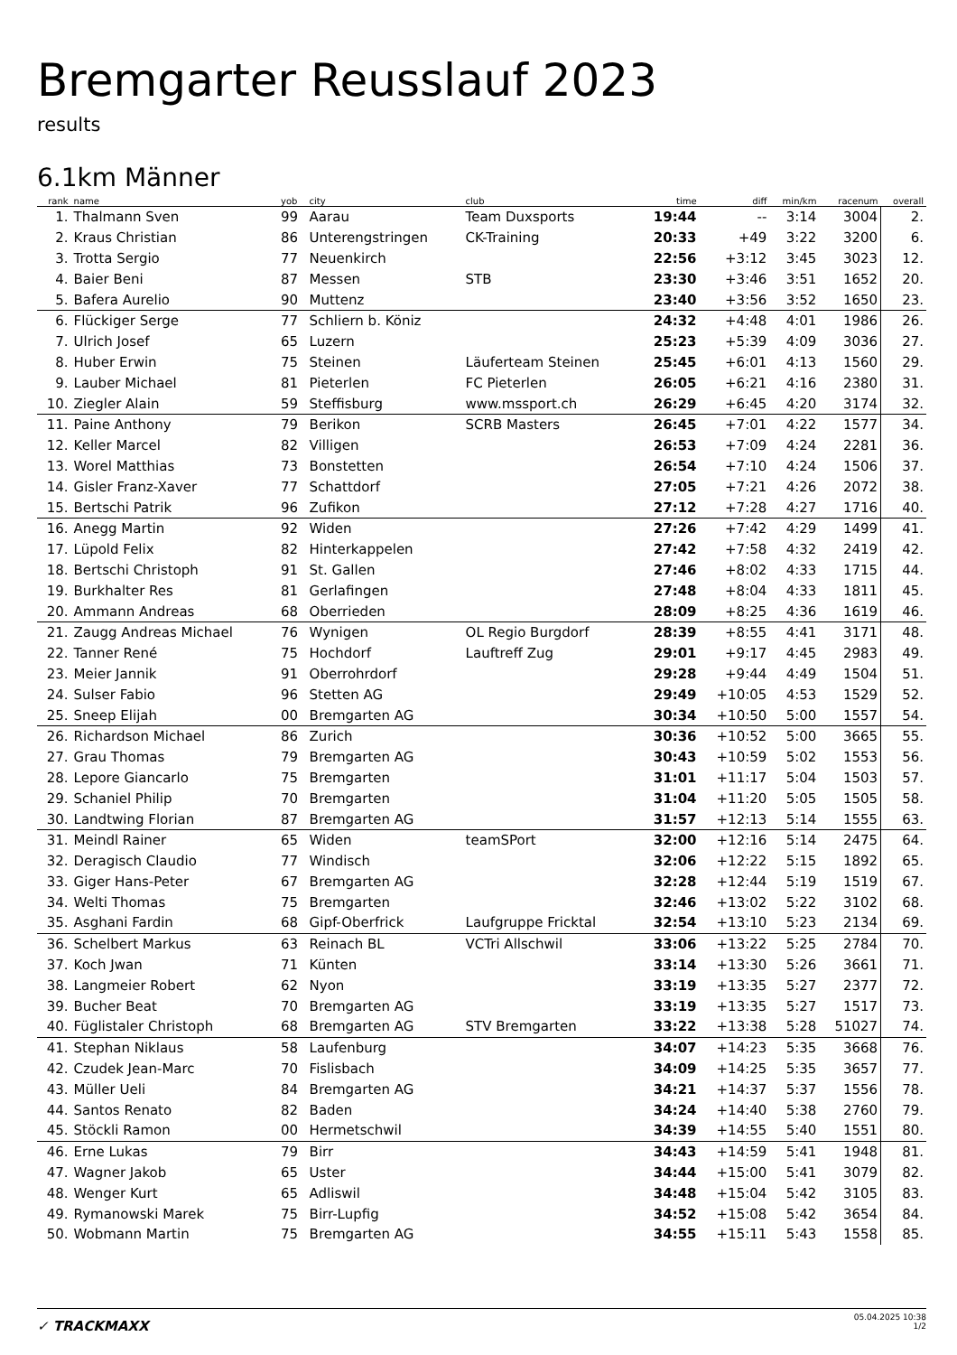Bremgarter Reusslauf 2023
results
6.1km Männer
| rank | name | yob | city | club | time | diff | min/km | racenum | overall |
| --- | --- | --- | --- | --- | --- | --- | --- | --- | --- |
| 1. | Thalmann Sven | 99 | Aarau | Team Duxsports | 19:44 | -- | 3:14 | 3004 | 2. |
| 2. | Kraus Christian | 86 | Unterengstringen | CK-Training | 20:33 | +49 | 3:22 | 3200 | 6. |
| 3. | Trotta Sergio | 77 | Neuenkirch | | 22:56 | +3:12 | 3:45 | 3023 | 12. |
| 4. | Baier Beni | 87 | Messen | STB | 23:30 | +3:46 | 3:51 | 1652 | 20. |
| 5. | Bafera Aurelio | 90 | Muttenz | | 23:40 | +3:56 | 3:52 | 1650 | 23. |
| 6. | Flückiger Serge | 77 | Schliern b. Köniz | | 24:32 | +4:48 | 4:01 | 1986 | 26. |
| 7. | Ulrich Josef | 65 | Luzern | | 25:23 | +5:39 | 4:09 | 3036 | 27. |
| 8. | Huber Erwin | 75 | Steinen | Läuferteam Steinen | 25:45 | +6:01 | 4:13 | 1560 | 29. |
| 9. | Lauber Michael | 81 | Pieterlen | FC Pieterlen | 26:05 | +6:21 | 4:16 | 2380 | 31. |
| 10. | Ziegler Alain | 59 | Steffisburg | www.mssport.ch | 26:29 | +6:45 | 4:20 | 3174 | 32. |
| 11. | Paine Anthony | 79 | Berikon | SCRB Masters | 26:45 | +7:01 | 4:22 | 1577 | 34. |
| 12. | Keller Marcel | 82 | Villigen | | 26:53 | +7:09 | 4:24 | 2281 | 36. |
| 13. | Worel Matthias | 73 | Bonstetten | | 26:54 | +7:10 | 4:24 | 1506 | 37. |
| 14. | Gisler Franz-Xaver | 77 | Schattdorf | | 27:05 | +7:21 | 4:26 | 2072 | 38. |
| 15. | Bertschi Patrik | 96 | Zufikon | | 27:12 | +7:28 | 4:27 | 1716 | 40. |
| 16. | Anegg Martin | 92 | Widen | | 27:26 | +7:42 | 4:29 | 1499 | 41. |
| 17. | Lüpold Felix | 82 | Hinterkappelen | | 27:42 | +7:58 | 4:32 | 2419 | 42. |
| 18. | Bertschi Christoph | 91 | St. Gallen | | 27:46 | +8:02 | 4:33 | 1715 | 44. |
| 19. | Burkhalter Res | 81 | Gerlafingen | | 27:48 | +8:04 | 4:33 | 1811 | 45. |
| 20. | Ammann Andreas | 68 | Oberrieden | | 28:09 | +8:25 | 4:36 | 1619 | 46. |
| 21. | Zaugg Andreas Michael | 76 | Wynigen | OL Regio Burgdorf | 28:39 | +8:55 | 4:41 | 3171 | 48. |
| 22. | Tanner René | 75 | Hochdorf | Lauftreff Zug | 29:01 | +9:17 | 4:45 | 2983 | 49. |
| 23. | Meier Jannik | 91 | Oberrohrdorf | | 29:28 | +9:44 | 4:49 | 1504 | 51. |
| 24. | Sulser Fabio | 96 | Stetten AG | | 29:49 | +10:05 | 4:53 | 1529 | 52. |
| 25. | Sneep Elijah | 00 | Bremgarten AG | | 30:34 | +10:50 | 5:00 | 1557 | 54. |
| 26. | Richardson Michael | 86 | Zurich | | 30:36 | +10:52 | 5:00 | 3665 | 55. |
| 27. | Grau Thomas | 79 | Bremgarten AG | | 30:43 | +10:59 | 5:02 | 1553 | 56. |
| 28. | Lepore Giancarlo | 75 | Bremgarten | | 31:01 | +11:17 | 5:04 | 1503 | 57. |
| 29. | Schaniel Philip | 70 | Bremgarten | | 31:04 | +11:20 | 5:05 | 1505 | 58. |
| 30. | Landtwing Florian | 87 | Bremgarten AG | | 31:57 | +12:13 | 5:14 | 1555 | 63. |
| 31. | Meindl Rainer | 65 | Widen | teamSPort | 32:00 | +12:16 | 5:14 | 2475 | 64. |
| 32. | Deragisch Claudio | 77 | Windisch | | 32:06 | +12:22 | 5:15 | 1892 | 65. |
| 33. | Giger Hans-Peter | 67 | Bremgarten AG | | 32:28 | +12:44 | 5:19 | 1519 | 67. |
| 34. | Welti Thomas | 75 | Bremgarten | | 32:46 | +13:02 | 5:22 | 3102 | 68. |
| 35. | Asghani Fardin | 68 | Gipf-Oberfrick | Laufgruppe Fricktal | 32:54 | +13:10 | 5:23 | 2134 | 69. |
| 36. | Schelbert Markus | 63 | Reinach BL | VCTri Allschwil | 33:06 | +13:22 | 5:25 | 2784 | 70. |
| 37. | Koch Jwan | 71 | Künten | | 33:14 | +13:30 | 5:26 | 3661 | 71. |
| 38. | Langmeier Robert | 62 | Nyon | | 33:19 | +13:35 | 5:27 | 2377 | 72. |
| 39. | Bucher Beat | 70 | Bremgarten AG | | 33:19 | +13:35 | 5:27 | 1517 | 73. |
| 40. | Füglistaler Christoph | 68 | Bremgarten AG | STV Bremgarten | 33:22 | +13:38 | 5:28 | 51027 | 74. |
| 41. | Stephan Niklaus | 58 | Laufenburg | | 34:07 | +14:23 | 5:35 | 3668 | 76. |
| 42. | Czudek Jean-Marc | 70 | Fislisbach | | 34:09 | +14:25 | 5:35 | 3657 | 77. |
| 43. | Müller Ueli | 84 | Bremgarten AG | | 34:21 | +14:37 | 5:37 | 1556 | 78. |
| 44. | Santos Renato | 82 | Baden | | 34:24 | +14:40 | 5:38 | 2760 | 79. |
| 45. | Stöckli Ramon | 00 | Hermetschwil | | 34:39 | +14:55 | 5:40 | 1551 | 80. |
| 46. | Erne Lukas | 79 | Birr | | 34:43 | +14:59 | 5:41 | 1948 | 81. |
| 47. | Wagner Jakob | 65 | Uster | | 34:44 | +15:00 | 5:41 | 3079 | 82. |
| 48. | Wenger Kurt | 65 | Adliswil | | 34:48 | +15:04 | 5:42 | 3105 | 83. |
| 49. | Rymanowski Marek | 75 | Birr-Lupfig | | 34:52 | +15:08 | 5:42 | 3654 | 84. |
| 50. | Wobmann Martin | 75 | Bremgarten AG | | 34:55 | +15:11 | 5:43 | 1558 | 85. |
✓ TRACKMAXX
05.04.2025 10:38
1/2